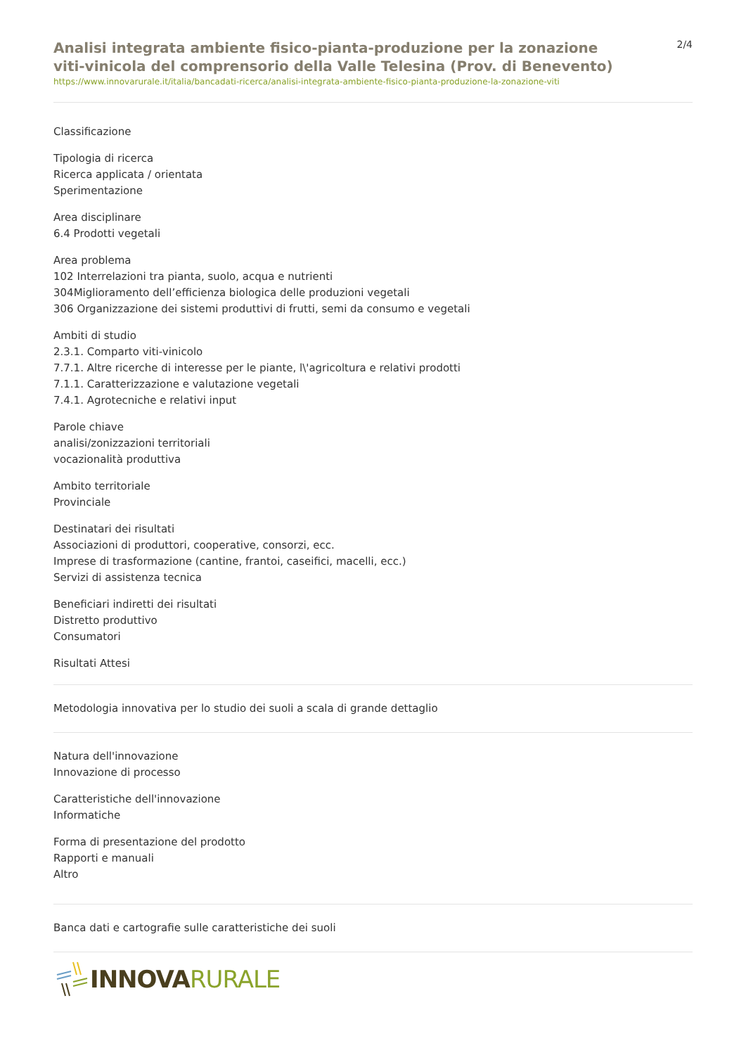Analisi integrata ambiente fisico-pianta-produzione per la zonazione viti-vinicola del comprensorio della Valle Telesina (Prov. di Benevento)
https://www.innovarurale.it/italia/bancadati-ricerca/analisi-integrata-ambiente-fisico-pianta-produzione-la-zonazione-viti
2/4
Classificazione
Tipologia di ricerca
Ricerca applicata / orientata
Sperimentazione
Area disciplinare
6.4 Prodotti vegetali
Area problema
102 Interrelazioni tra pianta, suolo, acqua e nutrienti
304Miglioramento dell’efficienza biologica delle produzioni vegetali
306 Organizzazione dei sistemi produttivi di frutti, semi da consumo e vegetali
Ambiti di studio
2.3.1. Comparto viti-vinicolo
7.7.1. Altre ricerche di interesse per le piante, l\'agricoltura e relativi prodotti
7.1.1. Caratterizzazione e valutazione vegetali
7.4.1. Agrotecniche e relativi input
Parole chiave
analisi/zonizzazioni territoriali
vocazionalità produttiva
Ambito territoriale
Provinciale
Destinatari dei risultati
Associazioni di produttori, cooperative, consorzi, ecc.
Imprese di trasformazione (cantine, frantoi, caseifici, macelli, ecc.)
Servizi di assistenza tecnica
Beneficiari indiretti dei risultati
Distretto produttivo
Consumatori
Risultati Attesi
Metodologia innovativa per lo studio dei suoli a scala di grande dettaglio
Natura dell'innovazione
Innovazione di processo
Caratteristiche dell'innovazione
Informatiche
Forma di presentazione del prodotto
Rapporti e manuali
Altro
Banca dati e cartografie sulle caratteristiche dei suoli
INNOVA RURALE